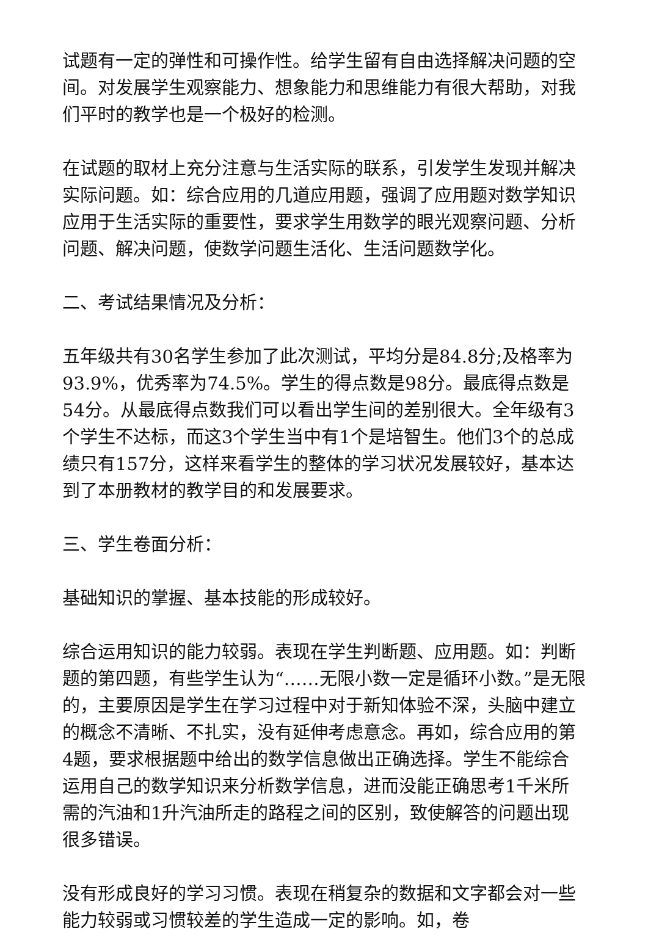试题有一定的弹性和可操作性。给学生留有自由选择解决问题的空间。对发展学生观察能力、想象能力和思维能力有很大帮助，对我们平时的教学也是一个极好的检测。
在试题的取材上充分注意与生活实际的联系，引发学生发现并解决实际问题。如：综合应用的几道应用题，强调了应用题对数学知识应用于生活实际的重要性，要求学生用数学的眼光观察问题、分析问题、解决问题，使数学问题生活化、生活问题数学化。
二、考试结果情况及分析：
五年级共有30名学生参加了此次测试，平均分是84.8分;及格率为93.9%，优秀率为74.5%。学生的得点数是98分。最底得点数是54分。从最底得点数我们可以看出学生间的差别很大。全年级有3个学生不达标，而这3个学生当中有1个是培智生。他们3个的总成绩只有157分，这样来看学生的整体的学习状况发展较好，基本达到了本册教材的教学目的和发展要求。
三、学生卷面分析：
基础知识的掌握、基本技能的形成较好。
综合运用知识的能力较弱。表现在学生判断题、应用题。如：判断题的第四题，有些学生认为“……无限小数一定是循环小数。”是无限的，主要原因是学生在学习过程中对于新知体验不深，头脑中建立的概念不清晰、不扎实，没有延伸考虑意念。再如，综合应用的第4题，要求根据题中给出的数学信息做出正确选择。学生不能综合运用自己的数学知识来分析数学信息，进而没能正确思考1千米所需的汽油和1升汽油所走的路程之间的区别，致使解答的问题出现很多错误。
没有形成良好的学习习惯。表现在稍复杂的数据和文字都会对一些能力较弱或习惯较差的学生造成一定的影响。如，卷